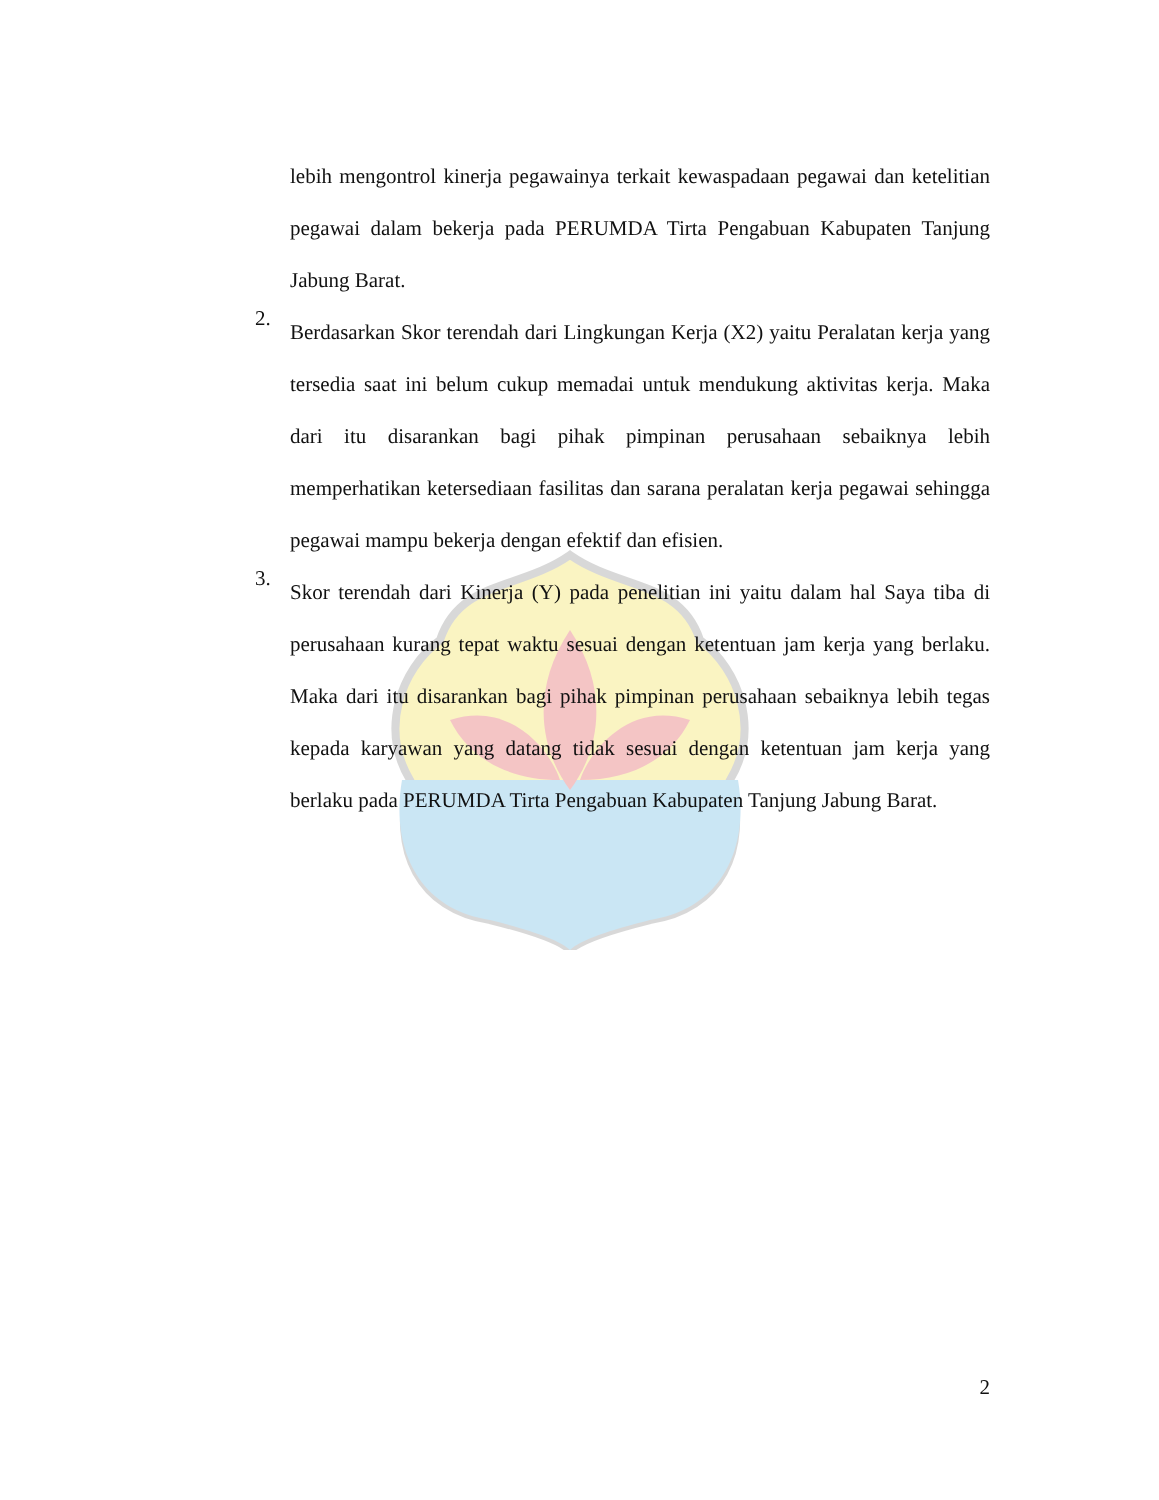lebih mengontrol kinerja pegawainya terkait kewaspadaan pegawai dan ketelitian pegawai dalam bekerja pada PERUMDA Tirta Pengabuan Kabupaten Tanjung Jabung Barat.
2.
Berdasarkan Skor terendah dari Lingkungan Kerja (X2) yaitu Peralatan kerja yang tersedia saat ini belum cukup memadai untuk mendukung aktivitas kerja. Maka dari itu disarankan bagi pihak pimpinan perusahaan sebaiknya lebih memperhatikan ketersediaan fasilitas dan sarana peralatan kerja pegawai sehingga pegawai mampu bekerja dengan efektif dan efisien.
3.
Skor terendah dari Kinerja (Y) pada penelitian ini yaitu dalam hal Saya tiba di perusahaan kurang tepat waktu sesuai dengan ketentuan jam kerja yang berlaku. Maka dari itu disarankan bagi pihak pimpinan perusahaan sebaiknya lebih tegas kepada karyawan yang datang tidak sesuai dengan ketentuan jam kerja yang berlaku pada PERUMDA Tirta Pengabuan Kabupaten Tanjung Jabung Barat.
2